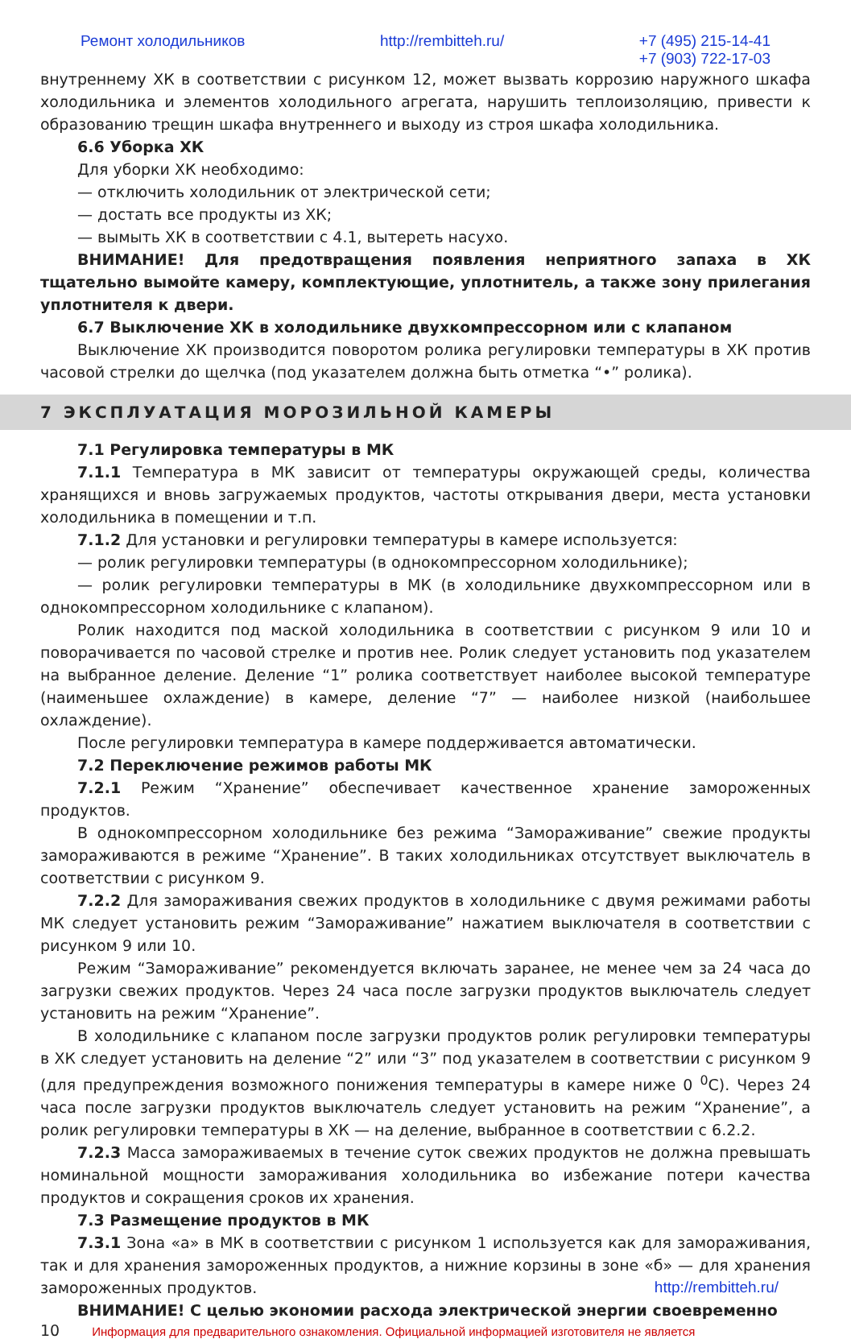Ремонт холодильников http://rembitteh.ru/ +7 (495) 215-14-41
+7 (903) 722-17-03
внутреннему ХК в соответствии с рисунком 12, может вызвать коррозию наружного шкафа холодильника и элементов холодильного агрегата, нарушить теплоизоляцию, привести к образованию трещин шкафа внутреннего и выходу из строя шкафа холодильника.
6.6 Уборка ХК
Для уборки ХК необходимо:
— отключить холодильник от электрической сети;
— достать все продукты из ХК;
— вымыть ХК в соответствии с 4.1, вытереть насухо.
ВНИМАНИЕ! Для предотвращения появления неприятного запаха в ХК тщательно вымойте камеру, комплектующие, уплотнитель, а также зону прилегания уплотнителя к двери.
6.7 Выключение ХК в холодильнике двухкомпрессорном или с клапаном
Выключение ХК производится поворотом ролика регулировки температуры в ХК против часовой стрелки до щелчка (под указателем должна быть отметка “•” ролика).
7 ЭКСПЛУАТАЦИЯ МОРОЗИЛЬНОЙ КАМЕРЫ
7.1 Регулировка температуры в МК
7.1.1 Температура в МК зависит от температуры окружающей среды, количества хранящихся и вновь загружаемых продуктов, частоты открывания двери, места установки холодильника в помещении и т.п.
7.1.2 Для установки и регулировки температуры в камере используется:
— ролик регулировки температуры (в однокомпрессорном холодильнике);
— ролик регулировки температуры в МК (в холодильнике двухкомпрессорном или в однокомпрессорном холодильнике с клапаном).
Ролик находится под маской холодильника в соответствии с рисунком 9 или 10 и поворачивается по часовой стрелке и против нее. Ролик следует установить под указателем на выбранное деление. Деление “1” ролика соответствует наиболее высокой температуре (наименьшее охлаждение) в камере, деление “7” — наиболее низкой (наибольшее охлаждение).
После регулировки температура в камере поддерживается автоматически.
7.2 Переключение режимов работы МК
7.2.1 Режим “Хранение” обеспечивает качественное хранение замороженных продуктов.
В однокомпрессорном холодильнике без режима “Замораживание” свежие продукты замораживаются в режиме “Хранение”. В таких холодильниках отсутствует выключатель в соответствии с рисунком 9.
7.2.2 Для замораживания свежих продуктов в холодильнике с двумя режимами работы МК следует установить режим “Замораживание” нажатием выключателя в соответствии с рисунком 9 или 10.
Режим “Замораживание” рекомендуется включать заранее, не менее чем за 24 часа до загрузки свежих продуктов. Через 24 часа после загрузки продуктов выключатель следует установить на режим “Хранение”.
В холодильнике с клапаном после загрузки продуктов ролик регулировки температуры в ХК следует установить на деление “2” или “3” под указателем в соответствии с рисунком 9 (для предупреждения возможного понижения температуры в камере ниже 0 <sup>0</sup>С). Через 24 часа после загрузки продуктов выключатель следует установить на режим “Хранение”, а ролик регулировки температуры в ХК — на деление, выбранное в соответствии с 6.2.2.
7.2.3 Масса замораживаемых в течение суток свежих продуктов не должна превышать номинальной мощности замораживания холодильника во избежание потери качества продуктов и сокращения сроков их хранения.
7.3 Размещение продуктов в МК
7.3.1 Зона «а» в МК в соответствии с рисунком 1 используется как для замораживания, так и для хранения замороженных продуктов, а нижние корзины в зоне «б» — для хранения замороженных продуктов. http://rembitteh.ru/
ВНИМАНИЕ! С целью экономии расхода электрической энергии своевременно
10 Информация для предварительного ознакомления. Официальной информацией изготовителя не является